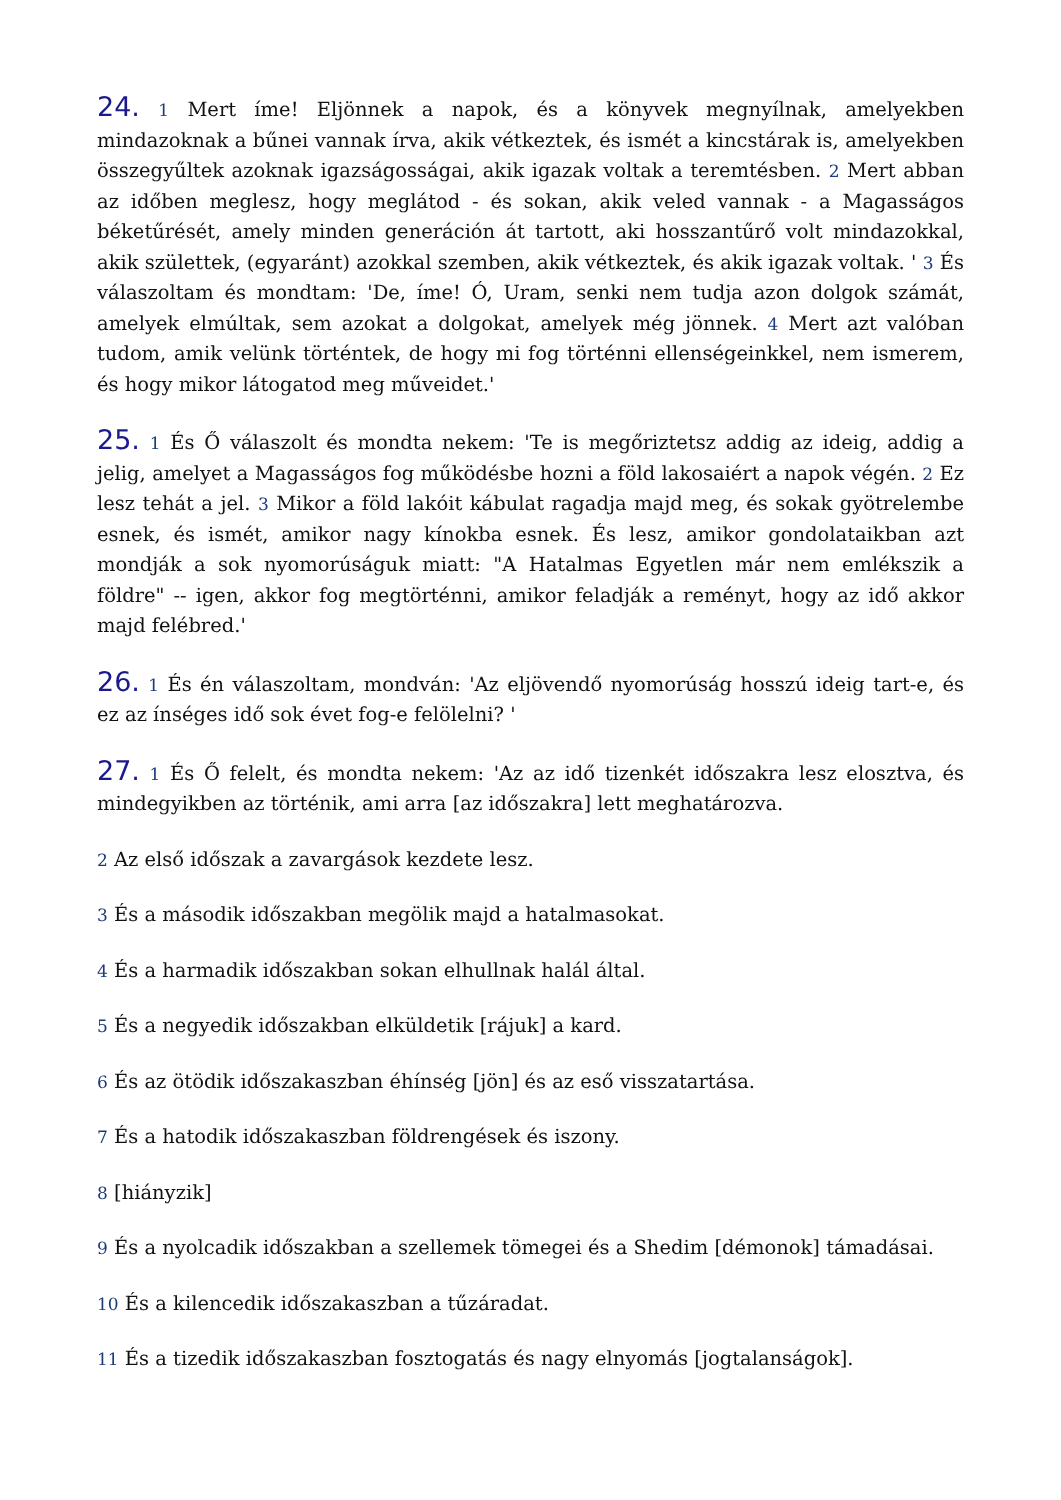24. 1 Mert íme! Eljönnek a napok, és a könyvek megnyílnak, amelyekben mindazoknak a bűnei vannak írva, akik vétkeztek, és ismét a kincstárak is, amelyekben összegyűltek azoknak igazságosságai, akik igazak voltak a teremtésben. 2 Mert abban az időben meglesz, hogy meglátod - és sokan, akik veled vannak - a Magasságos béketűrését, amely minden generáción át tartott, aki hosszantűrő volt mindazokkal, akik születtek, (egyaránt) azokkal szemben, akik vétkeztek, és akik igazak voltak. ' 3 És válaszoltam és mondtam: 'De, íme! Ó, Uram, senki nem tudja azon dolgok számát, amelyek elmúltak, sem azokat a dolgokat, amelyek még jönnek. 4 Mert azt valóban tudom, amik velünk történtek, de hogy mi fog történni ellenségeinkkel, nem ismerem, és hogy mikor látogatod meg műveidet.'
25. 1 És Ő válaszolt és mondta nekem: 'Te is megőriztetsz addig az ideig, addig a jelig, amelyet a Magasságos fog működésbe hozni a föld lakosaiért a napok végén. 2 Ez lesz tehát a jel. 3 Mikor a föld lakóit kábulat ragadja majd meg, és sokak gyötrelembe esnek, és ismét, amikor nagy kínokba esnek. És lesz, amikor gondolataikban azt mondják a sok nyomorúságuk miatt: "A Hatalmas Egyetlen már nem emlékszik a földre" -- igen, akkor fog megtörténni, amikor feladják a reményt, hogy az idő akkor majd felébred.'
26. 1 És én válaszoltam, mondván: 'Az eljövendő nyomorúság hosszú ideig tart-e, és ez az ínséges idő sok évet fog-e felölelni? '
27. 1 És Ő felelt, és mondta nekem: 'Az az idő tizenkét időszakra lesz elosztva, és mindegyikben az történik, ami arra [az időszakra] lett meghatározva.
2 Az első időszak a zavargások kezdete lesz.
3 És a második időszakban megölik majd a hatalmasokat.
4 És a harmadik időszakban sokan elhullnak halál által.
5 És a negyedik időszakban elküldetik [rájuk] a kard.
6 És az ötödik időszakaszban éhínség [jön] és az eső visszatartása.
7 És a hatodik időszakaszban földrengések és iszony.
8 [hiányzik]
9 És a nyolcadik időszakban a szellemek tömegei és a Shedim [démonok] támadásai.
10 És a kilencedik időszakaszban a tűzáradat.
11 És a tizedik időszakaszban fosztogatás és nagy elnyomás [jogtalanságok].